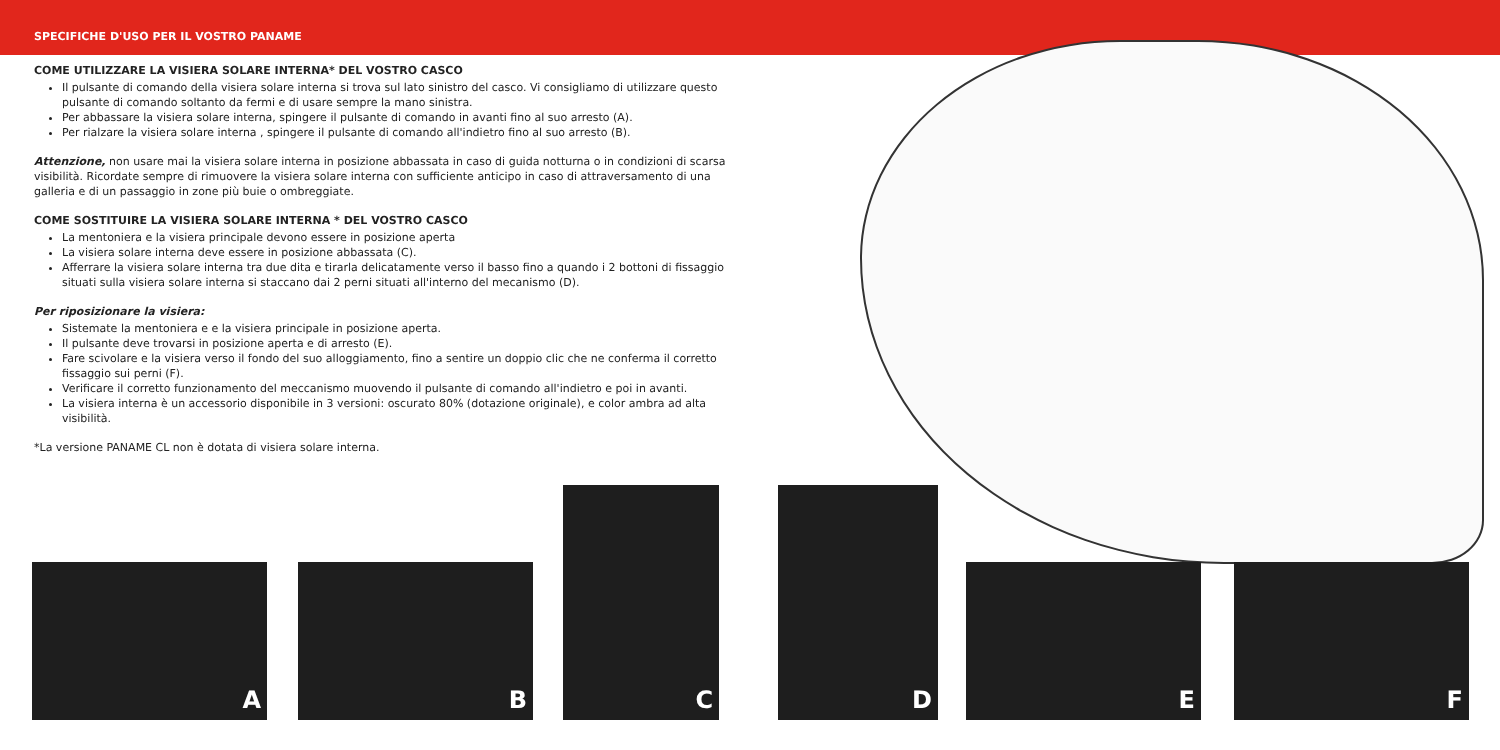SPECIFICHE D'USO PER IL VOSTRO PANAME
COME UTILIZZARE LA VISIERA SOLARE INTERNA* DEL VOSTRO CASCO
Il pulsante di comando della visiera solare interna si trova sul lato sinistro del casco. Vi consigliamo di utilizzare questo pulsante di comando soltanto da fermi e di usare sempre la mano sinistra.
Per abbassare la visiera solare interna, spingere il pulsante di comando in avanti fino al suo arresto (A).
Per rialzare la visiera solare interna , spingere il pulsante di comando all'indietro fino al suo arresto (B).
Attenzione, non usare mai la visiera solare interna in posizione abbassata in caso di guida notturna o in condizioni di scarsa visibilità. Ricordate sempre di rimuovere la visiera solare interna con sufficiente anticipo in caso di attraversamento di una galleria e di un passaggio in zone più buie o ombreggiate.
COME SOSTITUIRE LA VISIERA SOLARE INTERNA * DEL VOSTRO CASCO
La mentoniera e la visiera principale devono essere in posizione aperta
La visiera solare interna deve essere in posizione abbassata (C).
Afferrare la visiera solare interna tra due dita e tirarla delicatamente verso il basso fino a quando i 2 bottoni di fissaggio situati sulla visiera solare interna si staccano dai 2 perni situati all'interno del mecanismo (D).
Per riposizionare la visiera:
Sistemate la mentoniera e e la visiera principale in posizione aperta.
Il pulsante deve trovarsi in posizione aperta e di arresto (E).
Fare scivolare e la visiera verso il fondo del suo alloggiamento, fino a sentire un doppio clic che ne conferma il corretto fissaggio sui perni (F).
Verificare il corretto funzionamento del meccanismo muovendo il pulsante di comando all'indietro e poi in avanti.
La visiera interna è un accessorio disponibile in 3 versioni: oscurato 80% (dotazione originale), e color ambra ad alta visibilità.
*La versione PANAME CL non è dotata di visiera solare interna.
A B
C D
E F